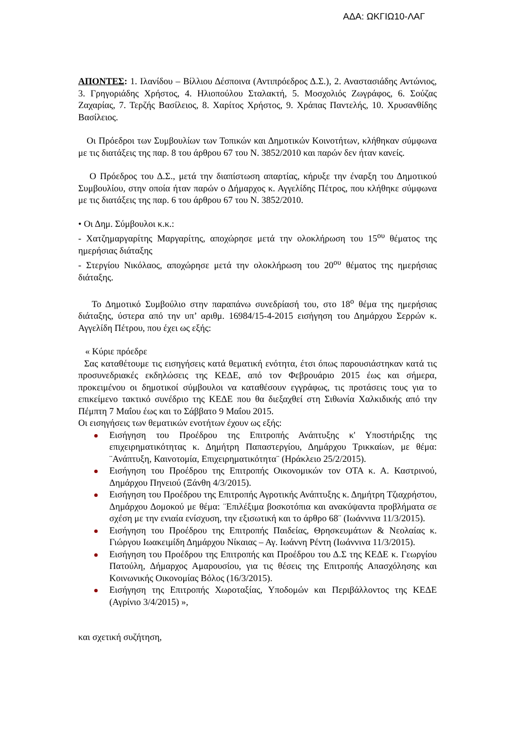ΑΔΑ: ΩΚΓΙΩ10-ΛΑΓ
ΑΠΟΝΤΕΣ: 1. Ιλανίδου – Βίλλιου Δέσποινα (Αντιπρόεδρος Δ.Σ.), 2. Αναστασιάδης Αντώνιος, 3. Γρηγοριάδης Χρήστος, 4. Ηλιοπούλου Σταλακτή, 5. Μοσχολιός Ζωγράφος, 6. Σούζας Ζαχαρίας, 7. Τερζής Βασίλειος, 8. Χαρίτος Χρήστος, 9. Χράπας Παντελής, 10. Χρυσανθίδης Βασίλειος.
Οι Πρόεδροι των Συμβουλίων των Τοπικών και Δημοτικών Κοινοτήτων, κλήθηκαν σύμφωνα με τις διατάξεις της παρ. 8 του άρθρου 67 του Ν. 3852/2010 και παρών δεν ήταν κανείς.
Ο Πρόεδρος του Δ.Σ., μετά την διαπίστωση απαρτίας, κήρυξε την έναρξη του Δημοτικού Συμβουλίου, στην οποία ήταν παρών ο Δήμαρχος κ. Αγγελίδης Πέτρος, που κλήθηκε σύμφωνα με τις διατάξεις της παρ. 6 του άρθρου 67 του Ν. 3852/2010.
• Οι Δημ. Σύμβουλοι κ.κ.:
- Χατζημαργαρίτης Μαργαρίτης, αποχώρησε μετά την ολοκλήρωση του 15<sup>ου</sup> θέματος της ημερήσιας διάταξης
- Στεργίου Νικόλαος, αποχώρησε μετά την ολοκλήρωση του 20<sup>ου</sup> θέματος της ημερήσιας διάταξης.
Το Δημοτικό Συμβούλιο στην παραπάνω συνεδρίασή του, στο 18<sup>ο</sup> θέμα της ημερήσιας διάταξης, ύστερα από την υπ’ αριθμ. 16984/15-4-2015 εισήγηση του Δημάρχου Σερρών κ. Αγγελίδη Πέτρου, που έχει ως εξής:
« Κύριε πρόεδρε
Σας καταθέτουμε τις εισηγήσεις κατά θεματική ενότητα, έτσι όπως παρουσιάστηκαν κατά τις προσυνεδριακές εκδηλώσεις της ΚΕΔΕ, από τον Φεβρουάριο 2015 έως και σήμερα, προκειμένου οι δημοτικοί σύμβουλοι να καταθέσουν εγγράφως, τις προτάσεις τους για το επικείμενο τακτικό συνέδριο της ΚΕΔΕ που θα διεξαχθεί στη Σιθωνία Χαλκιδικής από την Πέμπτη 7 Μαΐου έως και το Σάββατο 9 Μαΐου 2015.
Οι εισηγήσεις των θεματικών ενοτήτων έχουν ως εξής:
Εισήγηση του Προέδρου της Επιτροπής Ανάπτυξης κ' Υποστήριξης της επιχειρηματικότητας κ. Δημήτρη Παπαστεργίου, Δημάρχου Τρικκαίων, με θέμα: ¨Ανάπτυξη, Καινοτομία, Επιχειρηματικότητα¨ (Ηράκλειο 25/2/2015).
Εισήγηση του Προέδρου της Επιτροπής Οικονομικών τον ΟΤΑ κ. Α. Καστρινού, Δημάρχου Πηνειού (Ξάνθη 4/3/2015).
Εισήγηση του Προέδρου της Επιτροπής Αγροτικής Ανάπτυξης κ. Δημήτρη Τζιαχρήστου, Δημάρχου Δομοκού με θέμα: ¨Επιλέξιμα βοσκοτόπια και ανακύψαντα προβλήματα σε σχέση με την ενιαία ενίσχυση, την εξισωτική και το άρθρο 68¨ (Ιωάννινα 11/3/2015).
Εισήγηση του Προέδρου της Επιτροπής Παιδείας, Θρησκευμάτων & Νεολαίας κ. Γιώργου Ιωακειμίδη Δημάρχου Νίκαιας – Αγ. Ιωάννη Ρέντη (Ιωάννινα 11/3/2015).
Εισήγηση του Προέδρου της Επιτροπής και Προέδρου του Δ.Σ της ΚΕΔΕ κ. Γεωργίου Πατούλη, Δήμαρχος Αμαρουσίου, για τις θέσεις της Επιτροπής Απασχόλησης και Κοινωνικής Οικονομίας Βόλος (16/3/2015).
Εισήγηση της Επιτροπής Χωροταξίας, Υποδομών και Περιβάλλοντος της ΚΕΔΕ (Αγρίνιο 3/4/2015) »,
και σχετική συζήτηση,